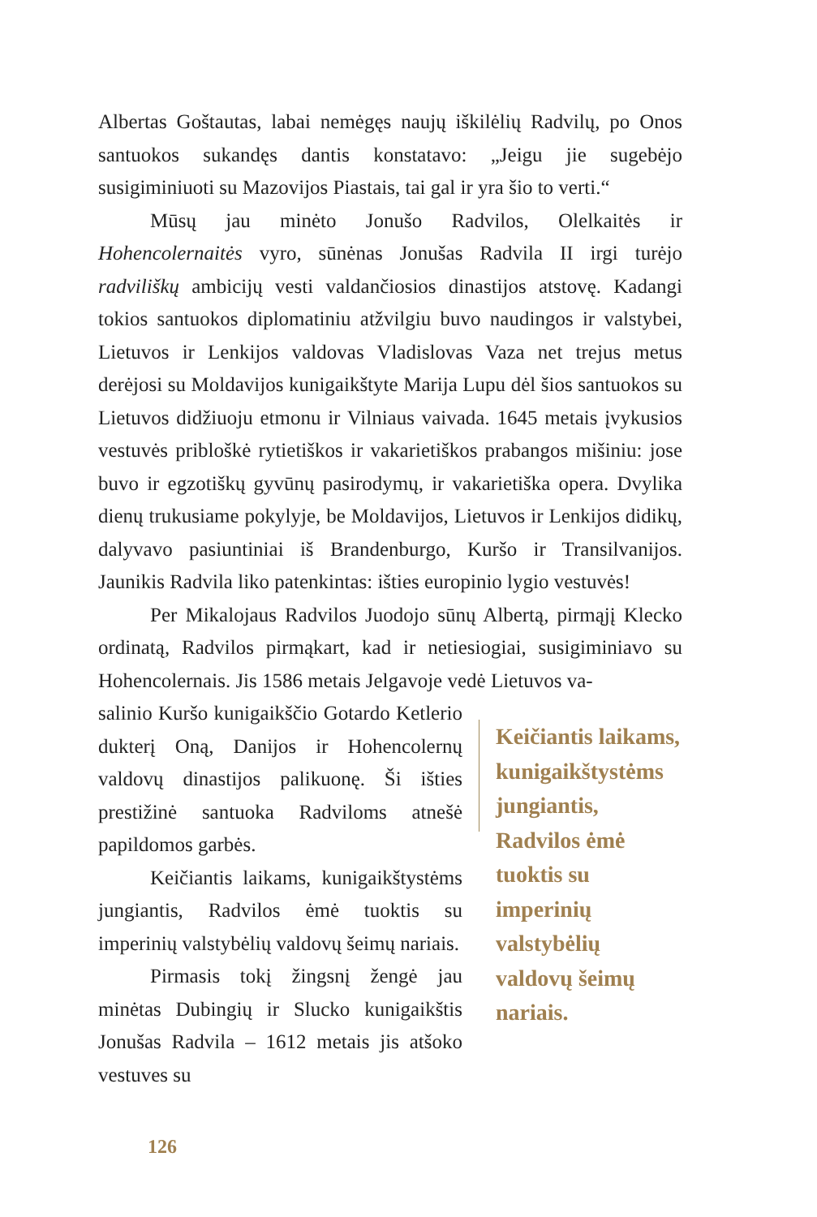Albertas Goštautas, labai nemėgęs naujų iškilėlių Radvilų, po Onos santuokos sukandęs dantis konstatavo: „Jeigu jie sugebėjo susigiminiuoti su Mazovijos Piastais, tai gal ir yra šio to verti.“
Mūsų jau minėto Jonušo Radvilos, Olelkaitės ir Hohencolernaitės vyro, sūnėnas Jonušas Radvila II irgi turėjo radviliškų ambicijų vesti valdančiosios dinastijos atstovę. Kadangi tokios santuokos diplomatiniu atžvilgiu buvo naudingos ir valstybei, Lietuvos ir Lenkijos valdovas Vladislovas Vaza net trejus metus derėjosi su Moldavijos kunigaikštyte Marija Lupu dėl šios santuokos su Lietuvos didžiuoju etmonu ir Vilniaus vaivada. 1645 metais įvykusios vestuvės pribloškė rytietiškos ir vakarietiškos prabangos mišiniu: jose buvo ir egzotiškų gyvūnų pasirodymų, ir vakarietiška opera. Dvylika dienų trukusiame pokylyje, be Moldavijos, Lietuvos ir Lenkijos didikų, dalyvavo pasiuntiniai iš Brandenburgo, Kuršo ir Transilvanijos. Jaunikis Radvila liko patenkintas: išties europinio lygio vestuvės!
Per Mikalojaus Radvilos Juodojo sūnų Albertą, pirmąjį Klecko ordinatą, Radvilos pirmąkart, kad ir netiesiogiai, susigiminiavo su Hohencolernais. Jis 1586 metais Jelgavoje vedė Lietuvos va-
salinio Kuršo kunigaikščio Gotardo Ketlerio dukterį Oną, Danijos ir Hohencolernų valdovų dinastijos palikuonę. Ši išties prestižinė santuoka Radviloms atnešė papildomos garbės.
Keičiantis laikams, kunigaikštystėms jungiantis, Radvilos ėmė tuoktis su imperinių valstybėlių valdovų šeimų nariais.
Pirmasis tokį žingsnį žengė jau minėtas Dubingių ir Slucko kunigaikštis Jonušas Radvila – 1612 metais jis atšoko vestuves su
Keičiantis laikams, kunigaikštystėms jungiantis, Radvilos ėmė tuoktis su imperinių valstybėlių valdovų šeimų nariais.
126